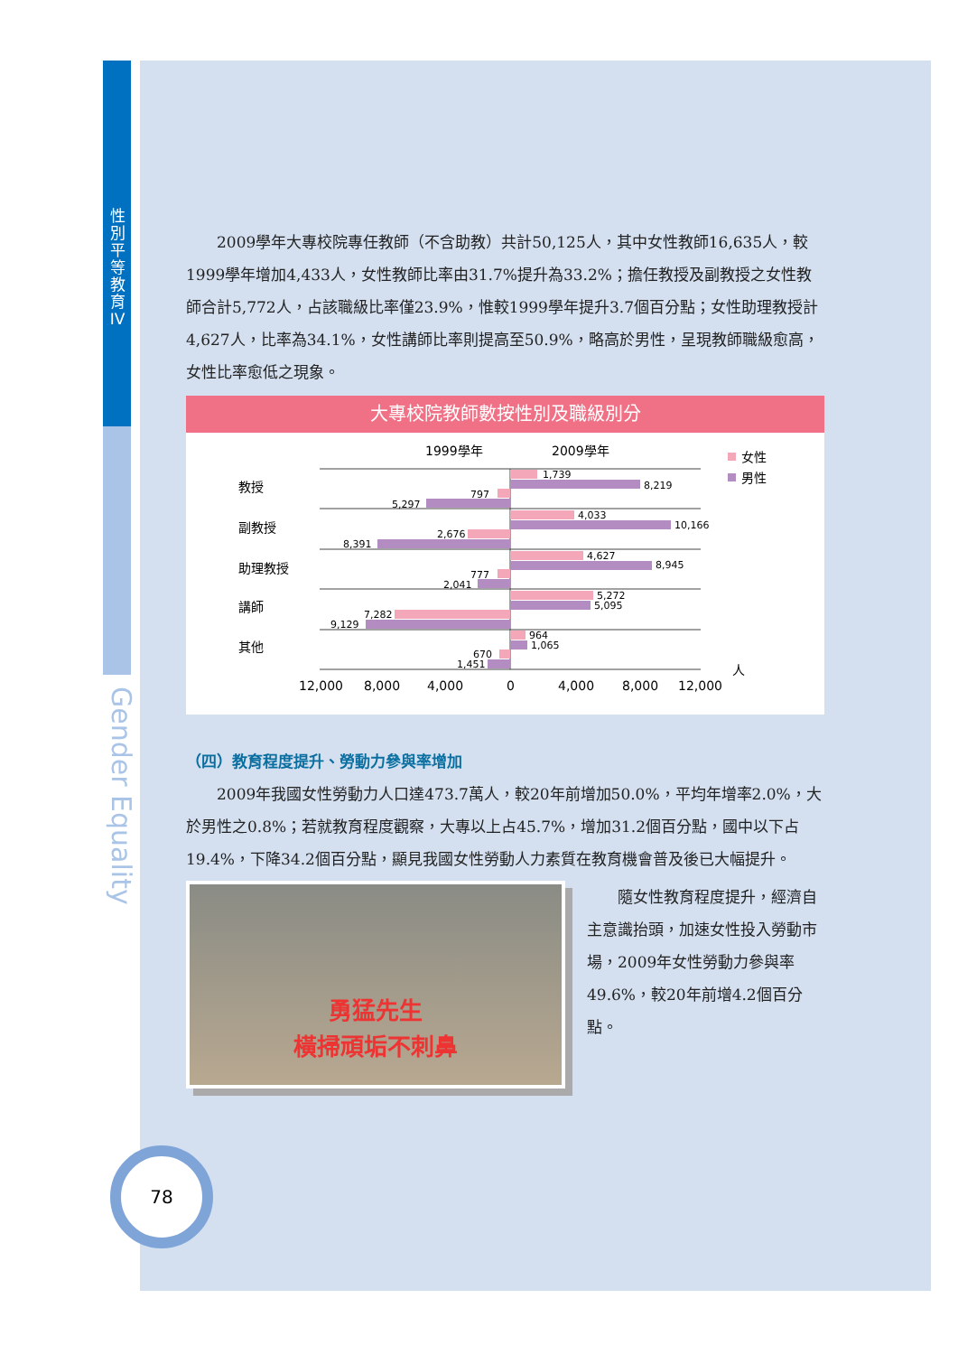性別平等教育IV
Gender Equality
2009學年大專校院專任教師（不含助教）共計50,125人，其中女性教師16,635人，較1999學年增加4,433人，女性教師比率由31.7%提升為33.2%；擔任教授及副教授之女性教師合計5,772人，占該職級比率僅23.9%，惟較1999學年提升3.7個百分點；女性助理教授計4,627人，比率為34.1%，女性講師比率則提高至50.9%，略高於男性，呈現教師職級愈高，女性比率愈低之現象。
大專校院教師數按性別及職級別分
1999學年
2009學年
女性
男性
教授
副教授
助理教授
講師
其他
1,739
8,219
797
5,297
4,033
10,166
2,676
8,391
4,627
8,945
777
2,041
5,272
5,095
7,282
9,129
964
1,065
670
1,451
12,000
8,000
4,000
0
4,000
8,000
12,000
人
（四）教育程度提升、勞動力參與率增加
2009年我國女性勞動力人口達473.7萬人，較20年前增加50.0%，平均年增率2.0%，大於男性之0.8%；若就教育程度觀察，大專以上占45.7%，增加31.2個百分點，國中以下占19.4%，下降34.2個百分點，顯見我國女性勞動人力素質在教育機會普及後已大幅提升。
勇猛先生
橫掃頑垢不刺鼻
隨女性教育程度提升，經濟自主意識抬頭，加速女性投入勞動市場，2009年女性勞動力參與率49.6%，較20年前增4.2個百分點。
78